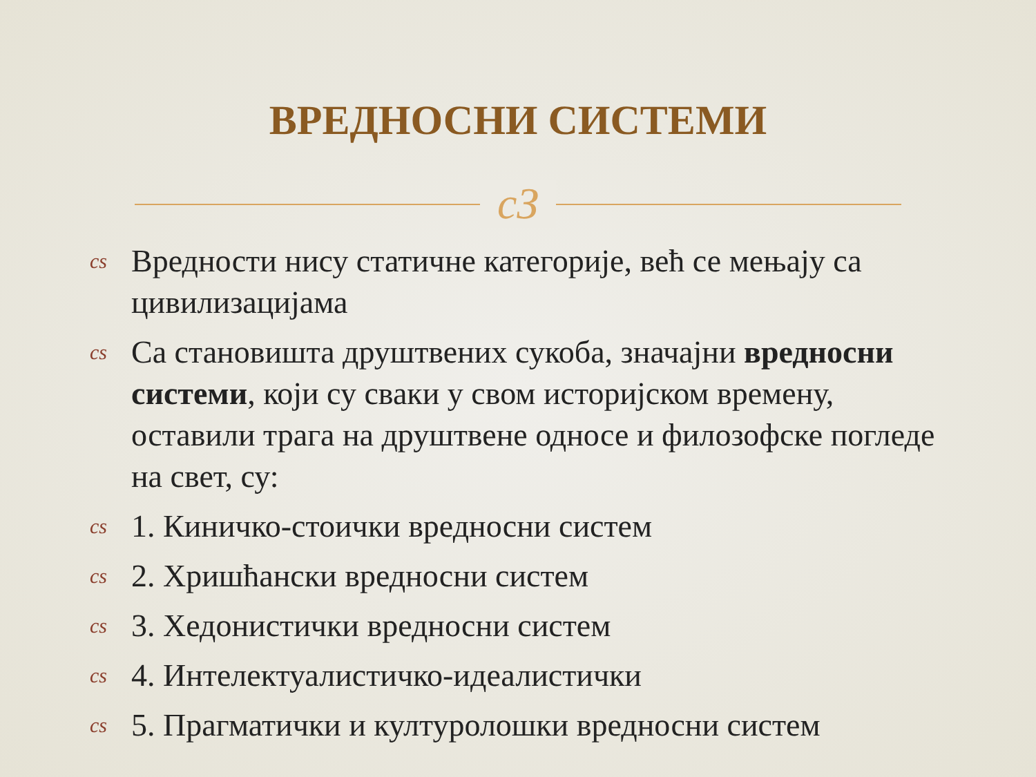ВРЕДНОСНИ СИСТЕМИ
cЗ
cs Вредности нису статичне категорије, већ се мењају са цивилизацијама
cs Са становишта друштвених сукоба, значајни вредносни системи, који су сваки у свом историјском времену, оставили трага на друштвене односе и филозофске погледе на свет, су:
cs 1. Киничко-стоички вредносни систем
cs 2. Хришћански вредносни систем
cs 3. Хедонистички вредносни систем
cs 4. Интелектуалистичко-идеалистички
cs 5. Прагматички и културолошки вредносни систем